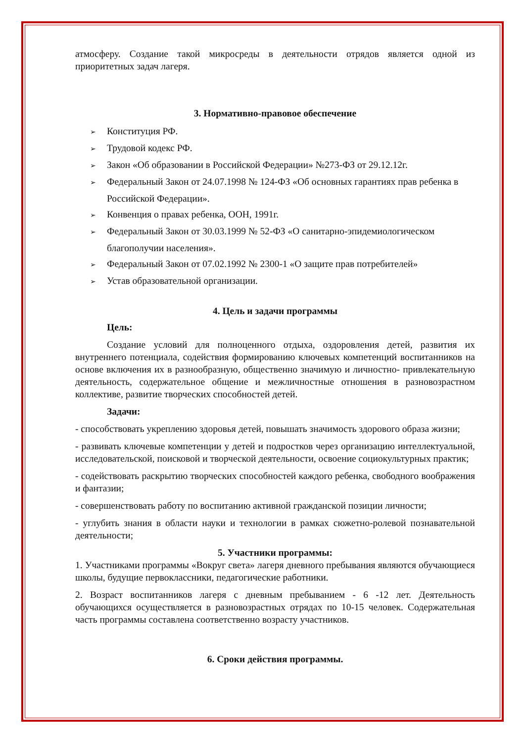атмосферу. Создание такой микросреды в деятельности отрядов является одной из приоритетных задач лагеря.
3. Нормативно-правовое обеспечение
➢ Конституция РФ.
➢ Трудовой кодекс РФ.
➢ Закон «Об образовании в Российской Федерации» №273-ФЗ от 29.12.12г.
➢ Федеральный Закон от 24.07.1998 № 124-ФЗ «Об основных гарантиях прав ребенка в Российской Федерации».
➢ Конвенция о правах ребенка, ООН, 1991г.
➢ Федеральный Закон от 30.03.1999 № 52-ФЗ «О санитарно-эпидемиологическом благополучии населения».
➢ Федеральный Закон от 07.02.1992 № 2300-1 «О защите прав потребителей»
➢ Устав образовательной организации.
4. Цель и задачи программы
Цель:
Создание условий для полноценного отдыха, оздоровления детей, развития их внутреннего потенциала, содействия формированию ключевых компетенций воспитанников на основе включения их в разнообразную, общественно значимую и личностно- привлекательную деятельность, содержательное общение и межличностные отношения в разновозрастном коллективе, развитие творческих способностей детей.
Задачи:
- способствовать укреплению здоровья детей, повышать значимость здорового образа жизни;
- развивать ключевые компетенции у детей и подростков через организацию интеллектуальной, исследовательской, поисковой и творческой деятельности, освоение социокультурных практик;
- содействовать раскрытию творческих способностей каждого ребенка, свободного воображения и фантазии;
- совершенствовать работу по воспитанию активной гражданской позиции личности;
- углубить знания в области науки и технологии в рамках сюжетно-ролевой познавательной деятельности;
5. Участники программы:
1. Участниками программы «Вокруг света» лагеря дневного пребывания являются обучающиеся школы, будущие первоклассники, педагогические работники.
2. Возраст воспитанников лагеря с дневным пребыванием - 6 -12 лет. Деятельность обучающихся осуществляется в разновозрастных отрядах по 10-15 человек. Содержательная часть программы составлена соответственно возрасту участников.
6. Сроки действия программы.